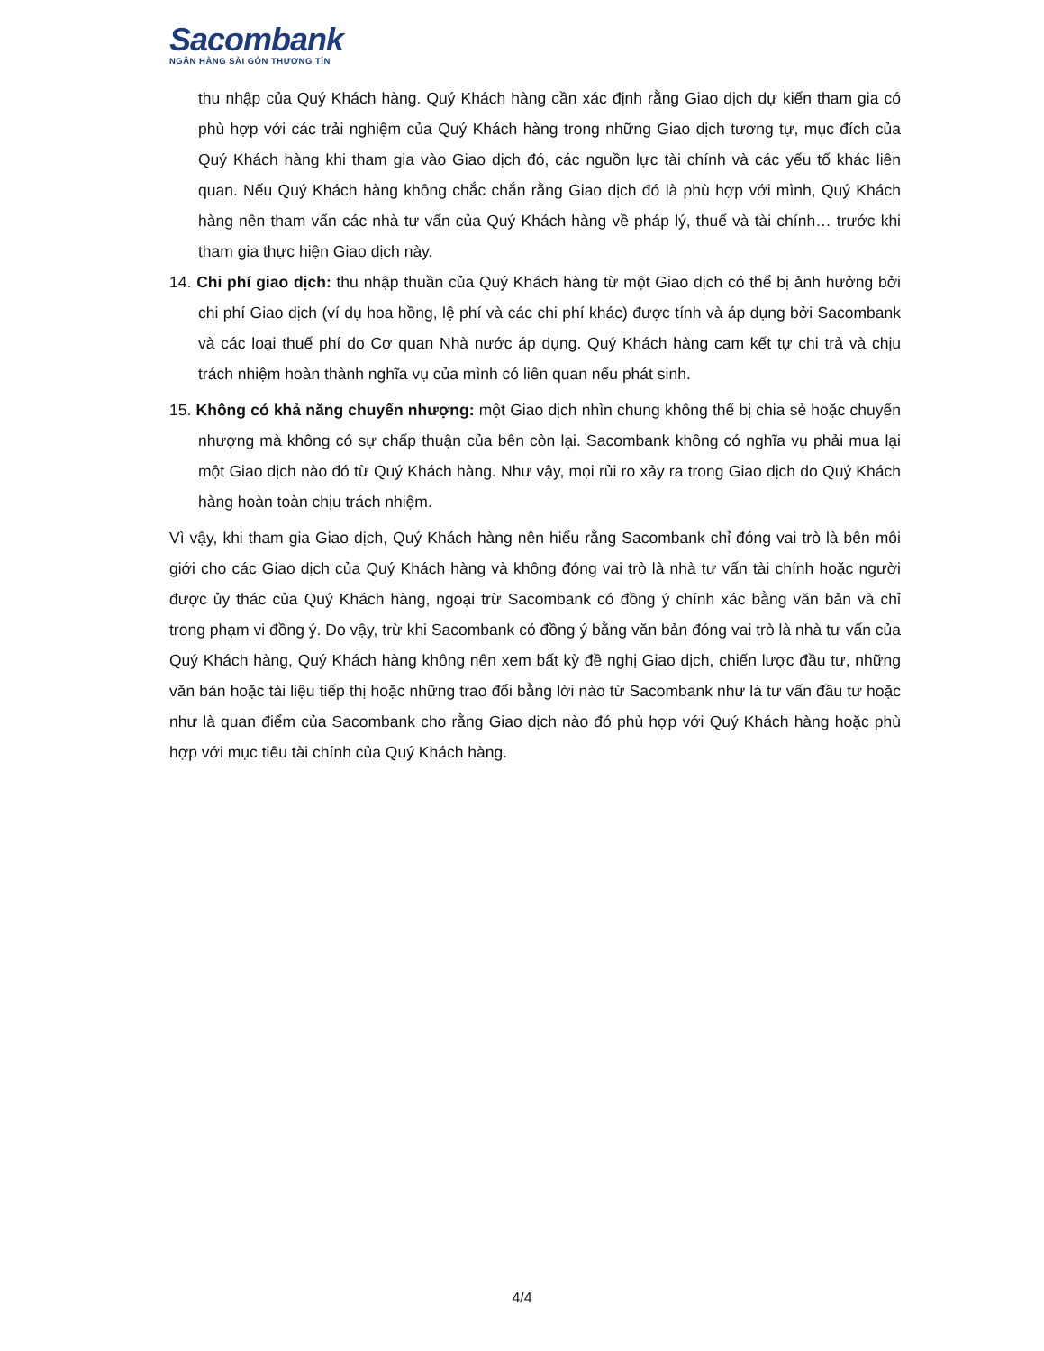Sacombank
NGÂN HÀNG SÀI GÒN THƯƠNG TÍN
thu nhập của Quý Khách hàng. Quý Khách hàng cần xác định rằng Giao dịch dự kiến tham gia có phù hợp với các trải nghiệm của Quý Khách hàng trong những Giao dịch tương tự, mục đích của Quý Khách hàng khi tham gia vào Giao dịch đó, các nguồn lực tài chính và các yếu tố khác liên quan. Nếu Quý Khách hàng không chắc chắn rằng Giao dịch đó là phù hợp với mình, Quý Khách hàng nên tham vấn các nhà tư vấn của Quý Khách hàng về pháp lý, thuế và tài chính… trước khi tham gia thực hiện Giao dịch này.
14. Chi phí giao dịch: thu nhập thuần của Quý Khách hàng từ một Giao dịch có thể bị ảnh hưởng bởi chi phí Giao dịch (ví dụ hoa hồng, lệ phí và các chi phí khác) được tính và áp dụng bởi Sacombank và các loại thuế phí do Cơ quan Nhà nước áp dụng. Quý Khách hàng cam kết tự chi trả và chịu trách nhiệm hoàn thành nghĩa vụ của mình có liên quan nếu phát sinh.
15. Không có khả năng chuyển nhượng: một Giao dịch nhìn chung không thể bị chia sẻ hoặc chuyển nhượng mà không có sự chấp thuận của bên còn lại. Sacombank không có nghĩa vụ phải mua lại một Giao dịch nào đó từ Quý Khách hàng. Như vậy, mọi rủi ro xảy ra trong Giao dịch do Quý Khách hàng hoàn toàn chịu trách nhiệm.
Vì vậy, khi tham gia Giao dịch, Quý Khách hàng nên hiểu rằng Sacombank chỉ đóng vai trò là bên môi giới cho các Giao dịch của Quý Khách hàng và không đóng vai trò là nhà tư vấn tài chính hoặc người được ủy thác của Quý Khách hàng, ngoại trừ Sacombank có đồng ý chính xác bằng văn bản và chỉ trong phạm vi đồng ý. Do vậy, trừ khi Sacombank có đồng ý bằng văn bản đóng vai trò là nhà tư vấn của Quý Khách hàng, Quý Khách hàng không nên xem bất kỳ đề nghị Giao dịch, chiến lược đầu tư, những văn bản hoặc tài liệu tiếp thị hoặc những trao đổi bằng lời nào từ Sacombank như là tư vấn đầu tư hoặc như là quan điểm của Sacombank cho rằng Giao dịch nào đó phù hợp với Quý Khách hàng hoặc phù hợp với mục tiêu tài chính của Quý Khách hàng.
4/4